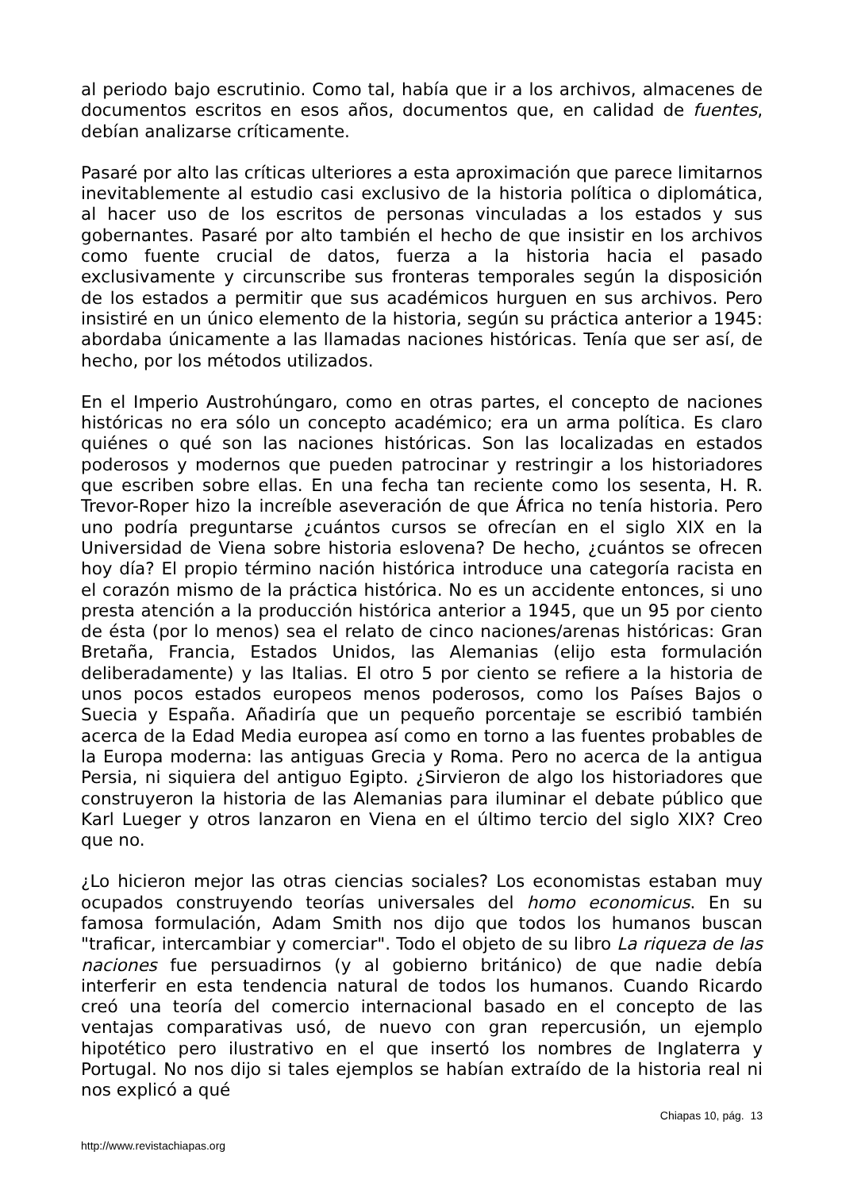al periodo bajo escrutinio. Como tal, había que ir a los archivos, almacenes de documentos escritos en esos años, documentos que, en calidad de fuentes, debían analizarse críticamente.
Pasaré por alto las críticas ulteriores a esta aproximación que parece limitarnos inevitablemente al estudio casi exclusivo de la historia política o diplomática, al hacer uso de los escritos de personas vinculadas a los estados y sus gobernantes. Pasaré por alto también el hecho de que insistir en los archivos como fuente crucial de datos, fuerza a la historia hacia el pasado exclusivamente y circunscribe sus fronteras temporales según la disposición de los estados a permitir que sus académicos hurguen en sus archivos. Pero insistiré en un único elemento de la historia, según su práctica anterior a 1945: abordaba únicamente a las llamadas naciones históricas. Tenía que ser así, de hecho, por los métodos utilizados.
En el Imperio Austrohúngaro, como en otras partes, el concepto de naciones históricas no era sólo un concepto académico; era un arma política. Es claro quiénes o qué son las naciones históricas. Son las localizadas en estados poderosos y modernos que pueden patrocinar y restringir a los historiadores que escriben sobre ellas. En una fecha tan reciente como los sesenta, H. R. Trevor-Roper hizo la increíble aseveración de que África no tenía historia. Pero uno podría preguntarse ¿cuántos cursos se ofrecían en el siglo XIX en la Universidad de Viena sobre historia eslovena? De hecho, ¿cuántos se ofrecen hoy día? El propio término nación histórica introduce una categoría racista en el corazón mismo de la práctica histórica. No es un accidente entonces, si uno presta atención a la producción histórica anterior a 1945, que un 95 por ciento de ésta (por lo menos) sea el relato de cinco naciones/arenas históricas: Gran Bretaña, Francia, Estados Unidos, las Alemanias (elijo esta formulación deliberadamente) y las Italias. El otro 5 por ciento se refiere a la historia de unos pocos estados europeos menos poderosos, como los Países Bajos o Suecia y España. Añadiría que un pequeño porcentaje se escribió también acerca de la Edad Media europea así como en torno a las fuentes probables de la Europa moderna: las antiguas Grecia y Roma. Pero no acerca de la antigua Persia, ni siquiera del antiguo Egipto. ¿Sirvieron de algo los historiadores que construyeron la historia de las Alemanias para iluminar el debate público que Karl Lueger y otros lanzaron en Viena en el último tercio del siglo XIX? Creo que no.
¿Lo hicieron mejor las otras ciencias sociales? Los economistas estaban muy ocupados construyendo teorías universales del homo economicus. En su famosa formulación, Adam Smith nos dijo que todos los humanos buscan "traficar, intercambiar y comerciar". Todo el objeto de su libro La riqueza de las naciones fue persuadirnos (y al gobierno británico) de que nadie debía interferir en esta tendencia natural de todos los humanos. Cuando Ricardo creó una teoría del comercio internacional basado en el concepto de las ventajas comparativas usó, de nuevo con gran repercusión, un ejemplo hipotético pero ilustrativo en el que insertó los nombres de Inglaterra y Portugal. No nos dijo si tales ejemplos se habían extraído de la historia real ni nos explicó a qué
Chiapas 10, pág. 13
http://www.revistachiapas.org